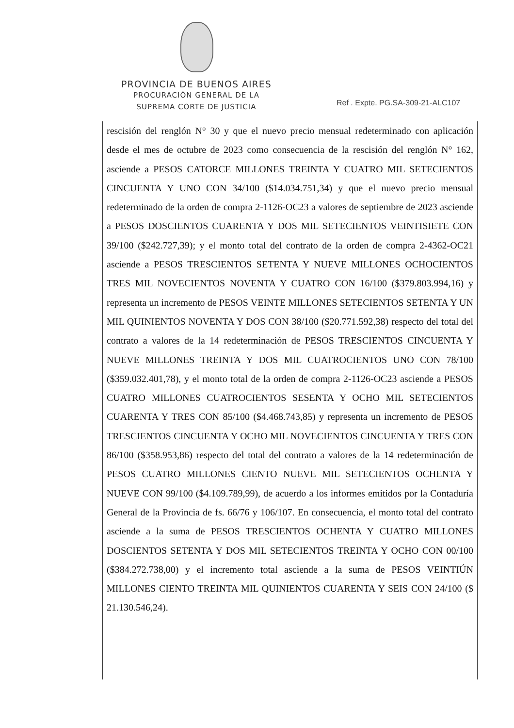PROVINCIA DE BUENOS AIRES
PROCURACIÓN GENERAL DE LA
SUPREMA CORTE DE JUSTICIA
Ref . Expte. PG.SA-309-21-ALC107
rescisión del renglón N° 30 y que el nuevo precio mensual redeterminado con aplicación desde el mes de octubre de 2023 como consecuencia de la rescisión del renglón N° 162, asciende a PESOS CATORCE MILLONES TREINTA Y CUATRO MIL SETECIENTOS CINCUENTA Y UNO CON 34/100 ($14.034.751,34) y que el nuevo precio mensual redeterminado de la orden de compra 2-1126-OC23 a valores de septiembre de 2023 asciende a PESOS DOSCIENTOS CUARENTA Y DOS MIL SETECIENTOS VEINTISIETE CON 39/100 ($242.727,39); y el monto total del contrato de la orden de compra 2-4362-OC21 asciende a PESOS TRESCIENTOS SETENTA Y NUEVE MILLONES OCHOCIENTOS TRES MIL NOVECIENTOS NOVENTA Y CUATRO CON 16/100 ($379.803.994,16) y representa un incremento de PESOS VEINTE MILLONES SETECIENTOS SETENTA Y UN MIL QUINIENTOS NOVENTA Y DOS CON 38/100 ($20.771.592,38) respecto del total del contrato a valores de la 14 redeterminación de PESOS TRESCIENTOS CINCUENTA Y NUEVE MILLONES TREINTA Y DOS MIL CUATROCIENTOS UNO CON 78/100 ($359.032.401,78), y el monto total de la orden de compra 2-1126-OC23 asciende a PESOS CUATRO MILLONES CUATROCIENTOS SESENTA Y OCHO MIL SETECIENTOS CUARENTA Y TRES CON 85/100 ($4.468.743,85) y representa un incremento de PESOS TRESCIENTOS CINCUENTA Y OCHO MIL NOVECIENTOS CINCUENTA Y TRES CON 86/100 ($358.953,86) respecto del total del contrato a valores de la 14 redeterminación de PESOS CUATRO MILLONES CIENTO NUEVE MIL SETECIENTOS OCHENTA Y NUEVE CON 99/100 ($4.109.789,99), de acuerdo a los informes emitidos por la Contaduría General de la Provincia de fs. 66/76 y 106/107. En consecuencia, el monto total del contrato asciende a la suma de PESOS TRESCIENTOS OCHENTA Y CUATRO MILLONES DOSCIENTOS SETENTA Y DOS MIL SETECIENTOS TREINTA Y OCHO CON 00/100 ($384.272.738,00) y el incremento total asciende a la suma de PESOS VEINTIÚN MILLONES CIENTO TREINTA MIL QUINIENTOS CUARENTA Y SEIS CON 24/100 ($ 21.130.546,24).